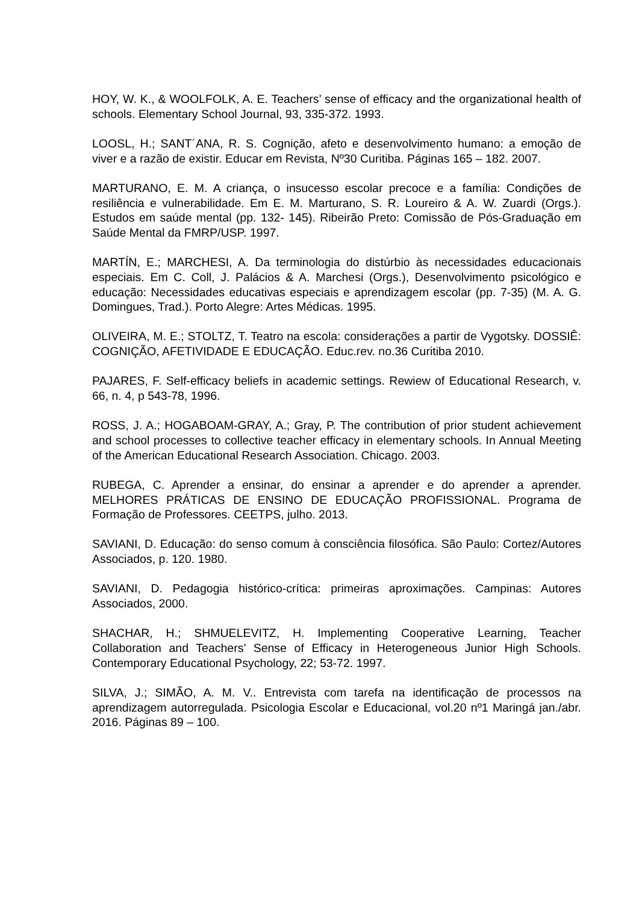HOY, W. K., & WOOLFOLK, A. E. Teachers’ sense of efficacy and the organizational health of schools. Elementary School Journal, 93, 335-372. 1993.
LOOSL, H.; SANT´ANA, R. S. Cognição, afeto e desenvolvimento humano: a emoção de viver e a razão de existir. Educar em Revista, Nº30 Curitiba. Páginas 165 – 182. 2007.
MARTURANO, E. M. A criança, o insucesso escolar precoce e a família: Condições de resiliência e vulnerabilidade. Em E. M. Marturano, S. R. Loureiro & A. W. Zuardi (Orgs.). Estudos em saúde mental (pp. 132- 145). Ribeirão Preto: Comissão de Pós-Graduação em Saúde Mental da FMRP/USP. 1997.
MARTÍN, E.; MARCHESI, A. Da terminologia do distúrbio às necessidades educacionais especiais. Em C. Coll, J. Palácios & A. Marchesi (Orgs.), Desenvolvimento psicológico e educação: Necessidades educativas especiais e aprendizagem escolar (pp. 7-35) (M. A. G. Domingues, Trad.). Porto Alegre: Artes Médicas. 1995.
OLIVEIRA, M. E.; STOLTZ, T. Teatro na escola: considerações a partir de Vygotsky. DOSSIÊ: COGNIÇÃO, AFETIVIDADE E EDUCAÇÃO. Educ.rev. no.36 Curitiba 2010.
PAJARES, F. Self-efficacy beliefs in academic settings. Rewiew of Educational Research, v. 66, n. 4, p 543-78, 1996.
ROSS, J. A.; HOGABOAM-GRAY, A.; Gray, P. The contribution of prior student achievement and school processes to collective teacher efficacy in elementary schools. In Annual Meeting of the American Educational Research Association. Chicago. 2003.
RUBEGA, C. Aprender a ensinar, do ensinar a aprender e do aprender a aprender. MELHORES PRÁTICAS DE ENSINO DE EDUCAÇÃO PROFISSIONAL. Programa de Formação de Professores. CEETPS, julho. 2013.
SAVIANI, D. Educação: do senso comum à consciência filosófica. São Paulo: Cortez/Autores Associados, p. 120. 1980.
SAVIANI, D. Pedagogia histórico-crítica: primeiras aproximações. Campinas: Autores Associados, 2000.
SHACHAR, H.; SHMUELEVITZ, H. Implementing Cooperative Learning, Teacher Collaboration and Teachers’ Sense of Efficacy in Heterogeneous Junior High Schools. Contemporary Educational Psychology, 22; 53-72. 1997.
SILVA, J.; SIMÃO, A. M. V.. Entrevista com tarefa na identificação de processos na aprendizagem autorregulada. Psicologia Escolar e Educacional, vol.20 nº1 Maringá jan./abr. 2016. Páginas 89 – 100.